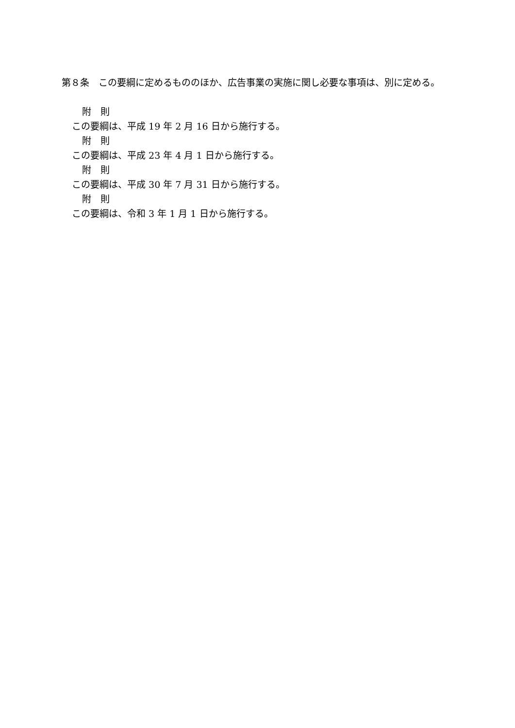第８条　この要綱に定めるもののほか、広告事業の実施に関し必要な事項は、別に定める。
附　則
この要綱は、平成 19 年 2 月 16 日から施行する。
附　則
この要綱は、平成 23 年 4 月 1 日から施行する。
附　則
この要綱は、平成 30 年 7 月 31 日から施行する。
附　則
この要綱は、令和 3 年 1 月 1 日から施行する。